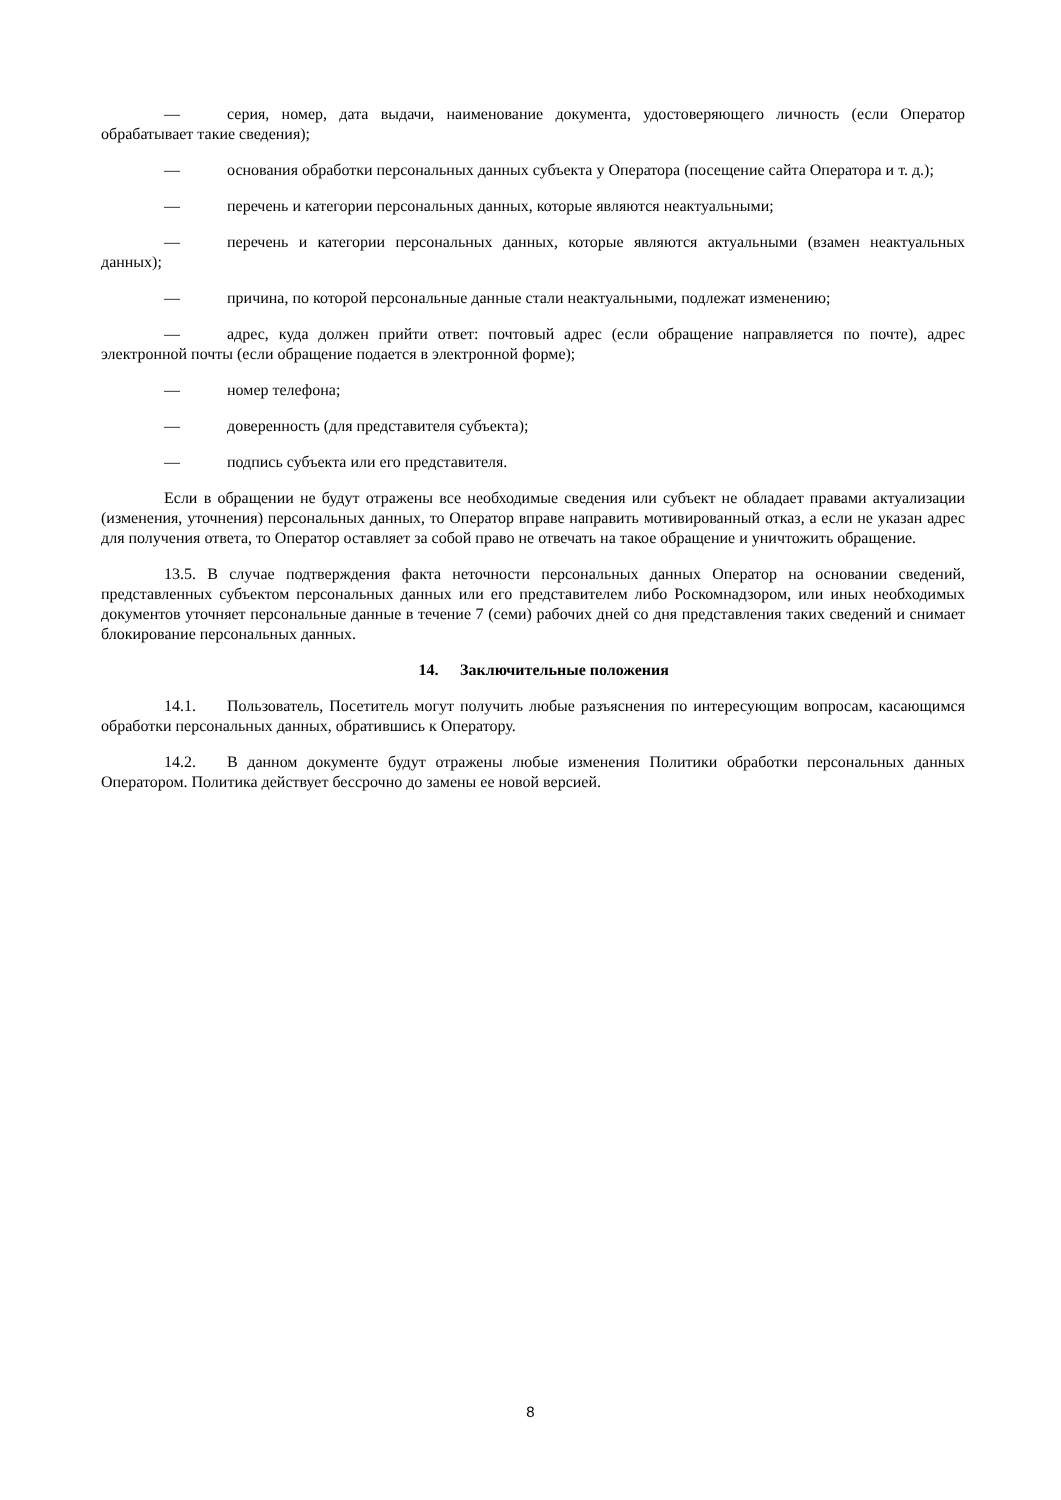— серия, номер, дата выдачи, наименование документа, удостоверяющего личность (если Оператор обрабатывает такие сведения);
— основания обработки персональных данных субъекта у Оператора (посещение сайта Оператора и т. д.);
— перечень и категории персональных данных, которые являются неактуальными;
— перечень и категории персональных данных, которые являются актуальными (взамен неактуальных данных);
— причина, по которой персональные данные стали неактуальными, подлежат изменению;
— адрес, куда должен прийти ответ: почтовый адрес (если обращение направляется по почте), адрес электронной почты (если обращение подается в электронной форме);
— номер телефона;
— доверенность (для представителя субъекта);
— подпись субъекта или его представителя.
Если в обращении не будут отражены все необходимые сведения или субъект не обладает правами актуализации (изменения, уточнения) персональных данных, то Оператор вправе направить мотивированный отказ, а если не указан адрес для получения ответа, то Оператор оставляет за собой право не отвечать на такое обращение и уничтожить обращение.
13.5. В случае подтверждения факта неточности персональных данных Оператор на основании сведений, представленных субъектом персональных данных или его представителем либо Роскомнадзором, или иных необходимых документов уточняет персональные данные в течение 7 (семи) рабочих дней со дня представления таких сведений и снимает блокирование персональных данных.
14. Заключительные положения
14.1. Пользователь, Посетитель могут получить любые разъяснения по интересующим вопросам, касающимся обработки персональных данных, обратившись к Оператору.
14.2. В данном документе будут отражены любые изменения Политики обработки персональных данных Оператором. Политика действует бессрочно до замены ее новой версией.
8